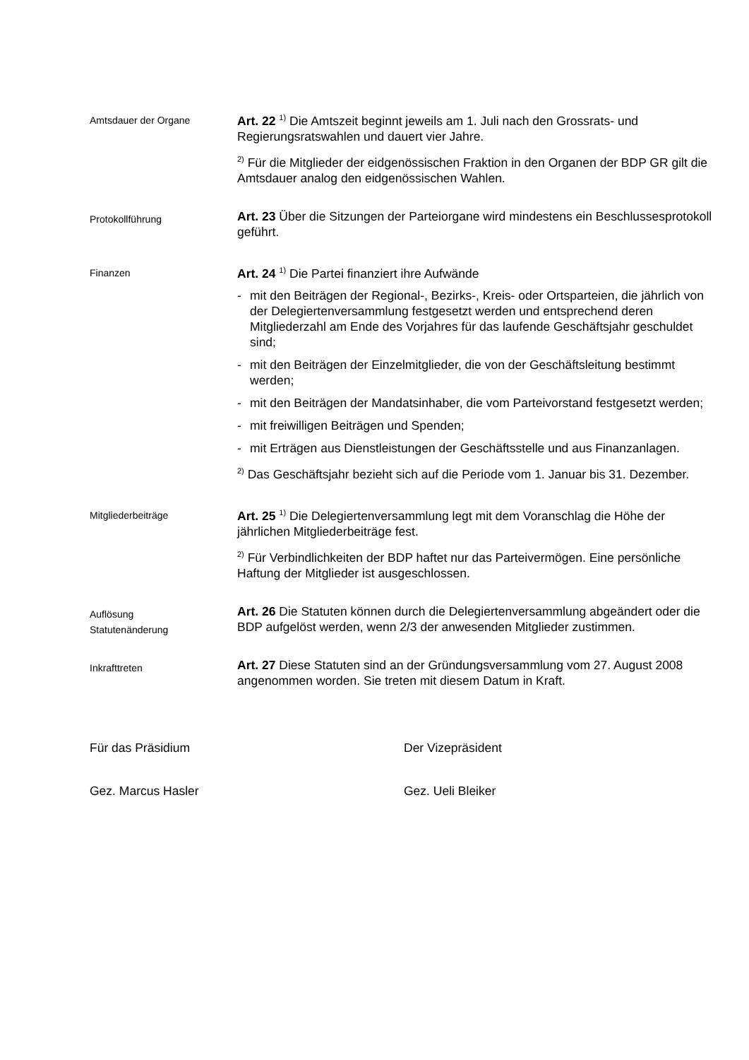Amtsdauer der Organe
Art. 22 <sup>1)</sup> Die Amtszeit beginnt jeweils am 1. Juli nach den Grossrats- und Regierungsratswahlen und dauert vier Jahre.
<sup>2)</sup> Für die Mitglieder der eidgenössischen Fraktion in den Organen der BDP GR gilt die Amtsdauer analog den eidgenössischen Wahlen.
Protokollführung
Art. 23 Über die Sitzungen der Parteiorgane wird mindestens ein Beschlussesprotokoll geführt.
Finanzen
Art. 24 <sup>1)</sup> Die Partei finanziert ihre Aufwände
- mit den Beiträgen der Regional-, Bezirks-, Kreis- oder Ortsparteien, die jährlich von der Delegiertenversammlung festgesetzt werden und entsprechend deren Mitgliederzahl am Ende des Vorjahres für das laufende Geschäftsjahr geschuldet sind;
- mit den Beiträgen der Einzelmitglieder, die von der Geschäftsleitung bestimmt werden;
- mit den Beiträgen der Mandatsinhaber, die vom Parteivorstand festgesetzt werden;
- mit freiwilligen Beiträgen und Spenden;
- mit Erträgen aus Dienstleistungen der Geschäftsstelle und aus Finanzanlagen.
<sup>2)</sup> Das Geschäftsjahr bezieht sich auf die Periode vom 1. Januar bis 31. Dezember.
Mitgliederbeiträge
Art. 25 <sup>1)</sup> Die Delegiertenversammlung legt mit dem Voranschlag die Höhe der jährlichen Mitgliederbeiträge fest.
<sup>2)</sup> Für Verbindlichkeiten der BDP haftet nur das Parteivermögen. Eine persönliche Haftung der Mitglieder ist ausgeschlossen.
Auflösung
Statutenänderung
Art. 26 Die Statuten können durch die Delegiertenversammlung abgeändert oder die BDP aufgelöst werden, wenn 2/3 der anwesenden Mitglieder zustimmen.
Inkrafttreten
Art. 27 Diese Statuten sind an der Gründungsversammlung vom 27. August 2008 angenommen worden. Sie treten mit diesem Datum in Kraft.
Für das Präsidium Der Vizepräsident
Gez. Marcus Hasler Gez. Ueli Bleiker